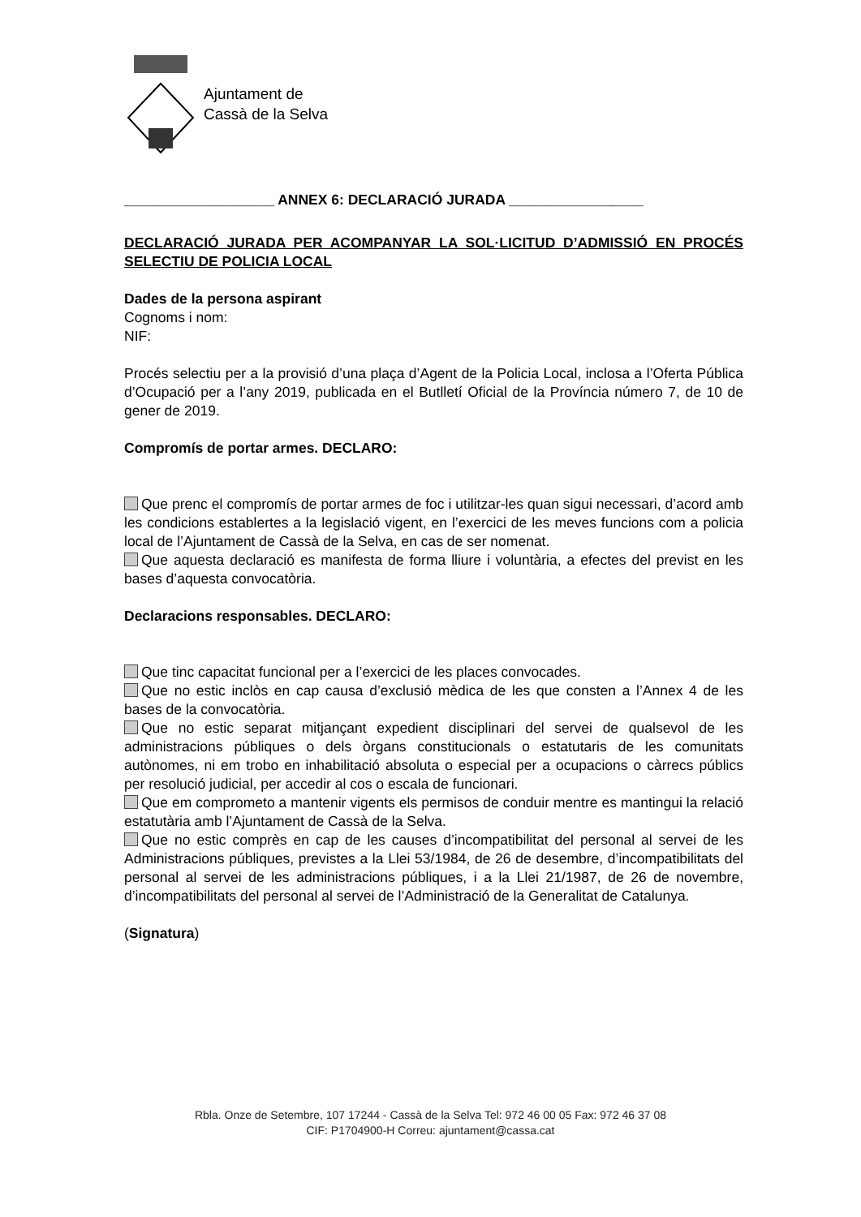Ajuntament de
Cassà de la Selva
___________________ ANNEX 6: DECLARACIÓ JURADA _________________
DECLARACIÓ JURADA PER ACOMPANYAR LA SOL·LICITUD D’ADMISSIÓ EN PROCÉS SELECTIU DE POLICIA LOCAL
Dades de la persona aspirant
Cognoms i nom:
NIF:
Procés selectiu per a la provisió d’una plaça d’Agent de la Policia Local, inclosa a l’Oferta Pública d’Ocupació per a l’any 2019, publicada en el Butlletí Oficial de la Província número 7, de 10 de gener de 2019.
Compromís de portar armes. DECLARO:
Que prenc el compromís de portar armes de foc i utilitzar-les quan sigui necessari, d’acord amb les condicions establertes a la legislació vigent, en l’exercici de les meves funcions com a policia local de l’Ajuntament de Cassà de la Selva, en cas de ser nomenat.
Que aquesta declaració es manifesta de forma lliure i voluntària, a efectes del previst en les bases d’aquesta convocatòria.
Declaracions responsables. DECLARO:
Que tinc capacitat funcional per a l’exercici de les places convocades.
Que no estic inclòs en cap causa d’exclusió mèdica de les que consten a l’Annex 4 de les bases de la convocatòria.
Que no estic separat mitjançant expedient disciplinari del servei de qualsevol de les administracions públiques o dels òrgans constitucionals o estatutaris de les comunitats autònomes, ni em trobo en inhabilitació absoluta o especial per a ocupacions o càrrecs públics per resolució judicial, per accedir al cos o escala de funcionari.
Que em comprometo a mantenir vigents els permisos de conduir mentre es mantingui la relació estatutària amb l’Ajuntament de Cassà de la Selva.
Que no estic comprès en cap de les causes d’incompatibilitat del personal al servei de les Administracions públiques, previstes a la Llei 53/1984, de 26 de desembre, d’incompatibilitats del personal al servei de les administracions públiques, i a la Llei 21/1987, de 26 de novembre, d’incompatibilitats del personal al servei de l’Administració de la Generalitat de Catalunya.
(Signatura)
Rbla. Onze de Setembre, 107 17244 - Cassà de la Selva Tel: 972 46 00 05 Fax: 972 46 37 08
CIF: P1704900-H Correu: ajuntament@cassa.cat